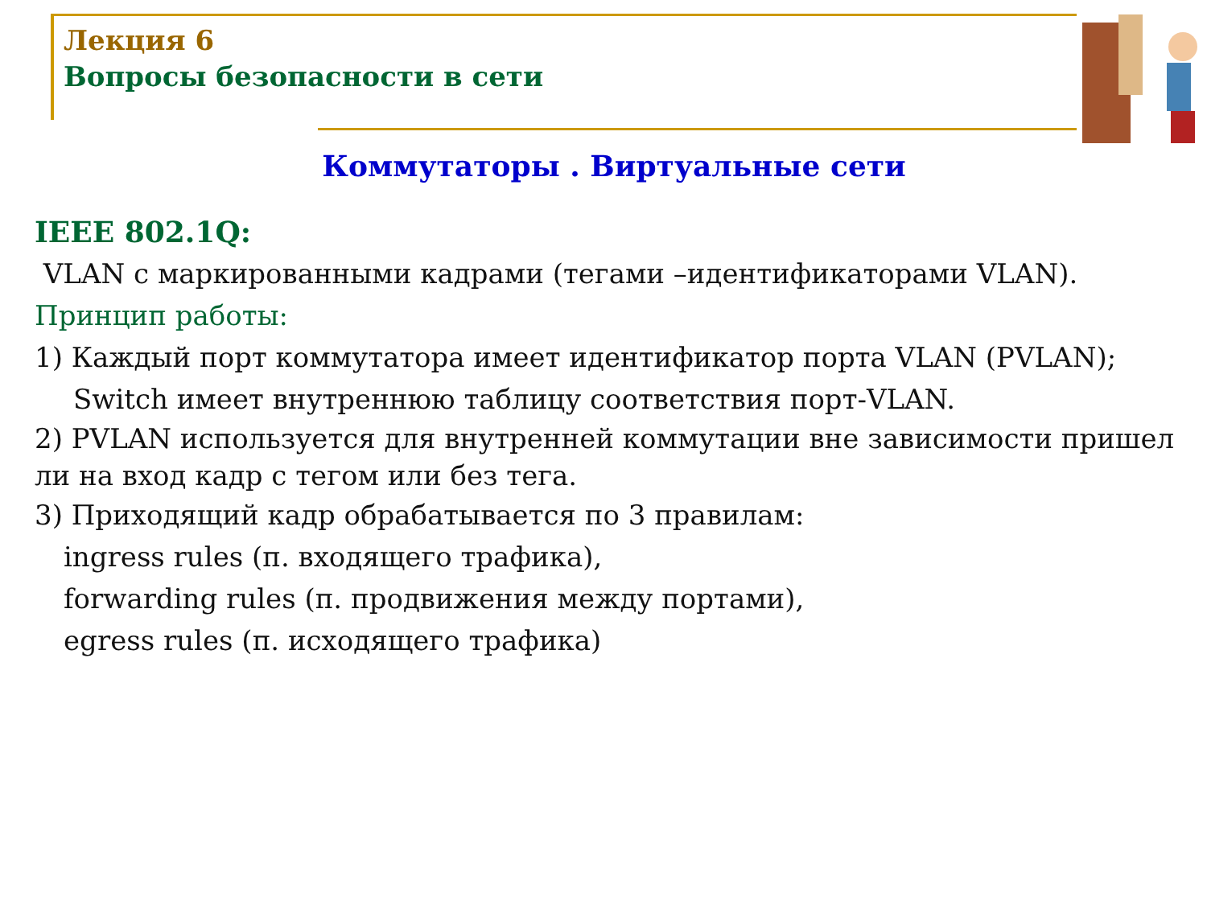Лекция 6
Вопросы безопасности в сети
Коммутаторы . Виртуальные сети
IEEE 802.1Q:
VLAN с маркированными кадрами (тегами –идентификаторами VLAN).
Принцип работы:
1) Каждый порт коммутатора имеет идентификатор порта VLAN (PVLAN);
Switch имеет внутреннюю таблицу соответствия порт-VLAN.
2) PVLAN используется для внутренней коммутации вне зависимости пришел ли на вход кадр с тегом или без тега.
3) Приходящий кадр обрабатывается по 3 правилам:
ingress rules (п. входящего трафика),
forwarding rules (п. продвижения между портами),
egress rules (п. исходящего трафика)